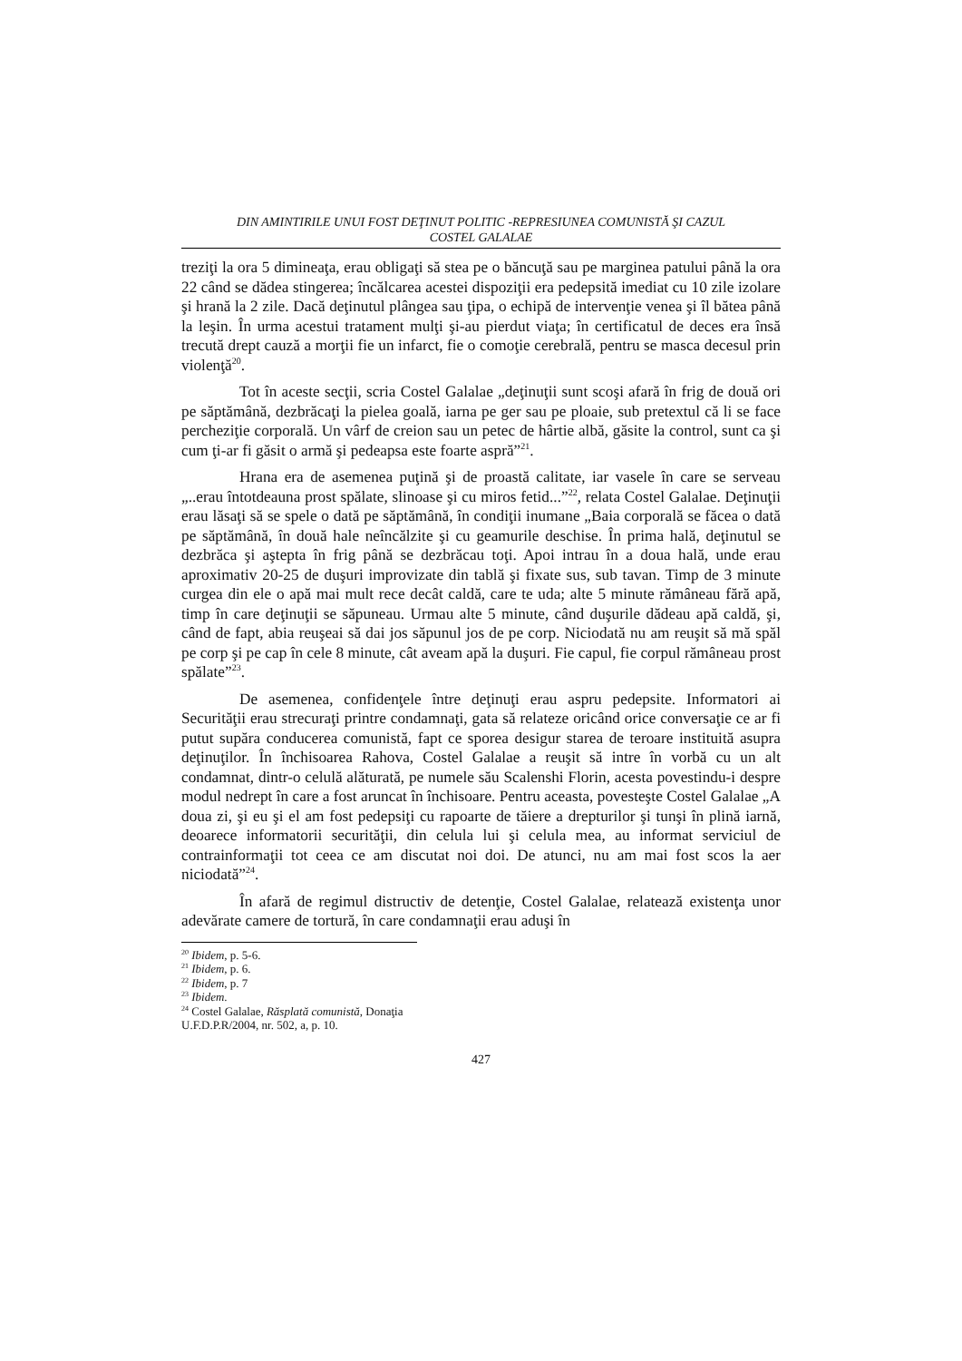DIN AMINTIRILE UNUI FOST DEŢINUT POLITIC -REPRESIUNEA COMUNISTĂ ŞI CAZUL
COSTEL GALALAE
treziţi la ora 5 dimineaţa, erau obligaţi să stea pe o băncuţă sau pe marginea patului până la ora 22 când se dădea stingerea; încălcarea acestei dispoziţii era pedepsită imediat cu 10 zile izolare şi hrană la 2 zile. Dacă deţinutul plângea sau ţipa, o echipă de intervenţie venea şi îl bătea până la leşin. În urma acestui tratament mulţi şi-au pierdut viaţa; în certificatul de deces era însă trecută drept cauză a morţii fie un infarct, fie o comoţie cerebrală, pentru se masca decesul prin violenţă<sup>20</sup>.
Tot în aceste secţii, scria Costel Galalae „deţinuţii sunt scoşi afară în frig de două ori pe săptămână, dezbrăcaţi la pielea goală, iarna pe ger sau pe ploaie, sub pretextul că li se face percheziţie corporală. Un vârf de creion sau un petec de hârtie albă, găsite la control, sunt ca şi cum ţi-ar fi găsit o armă şi pedeapsa este foarte aspră”<sup>21</sup>.
Hrana era de asemenea puţină şi de proastă calitate, iar vasele în care se serveau „..erau întotdeauna prost spălate, slinoase şi cu miros fetid...”<sup>22</sup>, relata Costel Galalae. Deţinuţii erau lăsaţi să se spele o dată pe săptămână, în condiţii inumane „Baia corporală se făcea o dată pe săptămână, în două hale neîncălzite şi cu geamurile deschise. În prima hală, deţinutul se dezbrăca şi aştepta în frig până se dezbrăcau toţi. Apoi intrau în a doua hală, unde erau aproximativ 20-25 de duşuri improvizate din tablă şi fixate sus, sub tavan. Timp de 3 minute curgea din ele o apă mai mult rece decât caldă, care te uda; alte 5 minute rămâneau fără apă, timp în care deţinuţii se săpuneau. Urmau alte 5 minute, când duşurile dădeau apă caldă, şi, când de fapt, abia reuşeai să dai jos săpunul jos de pe corp. Niciodată nu am reuşit să mă spăl pe corp şi pe cap în cele 8 minute, cât aveam apă la duşuri. Fie capul, fie corpul rămâneau prost spălate”<sup>23</sup>.
De asemenea, confidenţele între deţinuţi erau aspru pedepsite. Informatori ai Securităţii erau strecuraţi printre condamnaţi, gata să relateze oricând orice conversaţie ce ar fi putut supăra conducerea comunistă, fapt ce sporea desigur starea de teroare instituită asupra deţinuţilor. În închisoarea Rahova, Costel Galalae a reuşit să intre în vorbă cu un alt condamnat, dintr-o celulă alăturată, pe numele său Scalenshi Florin, acesta povestindu-i despre modul nedrept în care a fost aruncat în închisoare. Pentru aceasta, povesteşte Costel Galalae „A doua zi, şi eu şi el am fost pedepsiţi cu rapoarte de tăiere a drepturilor şi tunşi în plină iarnă, deoarece informatorii securităţii, din celula lui şi celula mea, au informat serviciul de contrainformaţii tot ceea ce am discutat noi doi. De atunci, nu am mai fost scos la aer niciodată”<sup>24</sup>.
În afară de regimul distructiv de detenţie, Costel Galalae, relatează existenţa unor adevărate camere de tortură, în care condamnaţii erau aduşi în
<sup>20</sup> Ibidem, p. 5-6.
<sup>21</sup> Ibidem, p. 6.
<sup>22</sup> Ibidem, p. 7
<sup>23</sup> Ibidem.
<sup>24</sup> Costel Galalae, Răsplată comunistă, Donaţia U.F.D.P.R/2004, nr. 502, a, p. 10.
427